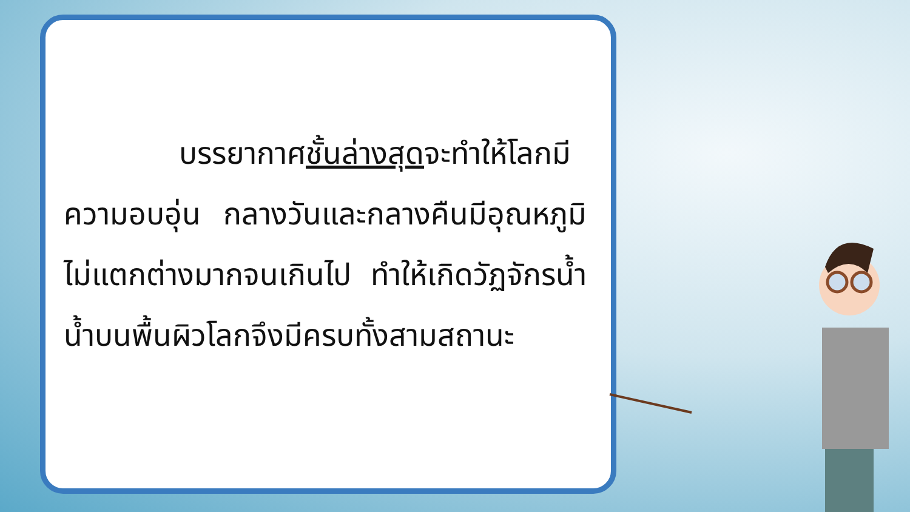บรรยากาศชั้นล่างสุดจะทำให้โลกมีความอบอุ่น กลางวันและกลางคืนมีอุณหภูมิไม่แตกต่างมากจนเกินไป ทำให้เกิดวัฏจักรน้ำ น้ำบนพื้นผิวโลกจึงมีครบทั้งสามสถานะ